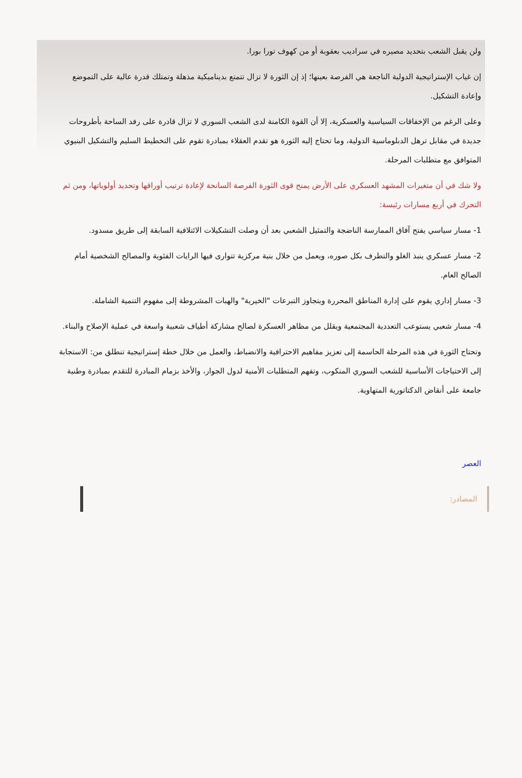ولن يقبل الشعب بتحديد مصيره في سراديب بعقوبة أو من كهوف تورا بورا.
إن غياب الإستراتيجية الدولية الناجعة هي الفرصة بعينها؛ إذ إن الثورة لا تزال تتمتع بديناميكية مذهلة وتمتلك قدرة عالية على التموضع وإعادة التشكيل.
وعلى الرغم من الإخفاقات السياسية والعسكرية، إلا أن القوة الكامنة لدى الشعب السوري لا تزال قادرة على رفد الساحة بأطروحات جديدة في مقابل ترهل الدبلوماسية الدولية، وما تحتاج إليه الثورة هو تقدم العقلاء بمبادرة تقوم على التخطيط السليم والتشكيل البنيوي المتوافق مع متطلبات المرحلة.
ولا شك في أن متغيرات المشهد العسكري على الأرض يمنح قوى الثورة الفرصة السانحة لإعادة ترتيب أوراقها وتحديد أولوياتها، ومن ثم التحرك في أربع مسارات رئيسة:
1- مسار سياسي يفتح آفاق الممارسة الناضجة والتمثيل الشعبي بعد أن وصلت التشكيلات الائتلافية السابقة إلى طريق مسدود.
2- مسار عسكري ينبذ الغلو والتطرف بكل صوره، ويعمل من خلال بنية مركزية تتوارى فيها الرايات الفئوية والمصالح الشخصية أمام الصالح العام.
3- مسار إداري يقوم على إدارة المناطق المحررة ويتجاوز التبرعات "الخيرية" والهبات المشروطة إلى مفهوم التنمية الشاملة.
4- مسار شعبي يستوعب التعددية المجتمعية ويقلل من مظاهر العسكرة لصالح مشاركة أطياف شعبية واسعة في عملية الإصلاح والبناء.
وتحتاج الثورة في هذه المرحلة الحاسمة إلى تعزيز مفاهيم الاحترافية والانضباط، والعمل من خلال خطة إستراتيجية تنطلق من: الاستجابة إلى الاحتياجات الأساسية للشعب السوري المنكوب، وتفهم المتطلبات الأمنية لدول الجوار، والأخذ بزمام المبادرة للتقدم بمبادرة وطنية جامعة على أنقاض الدكتاتورية المتهاوية.
العصر
المصادر: